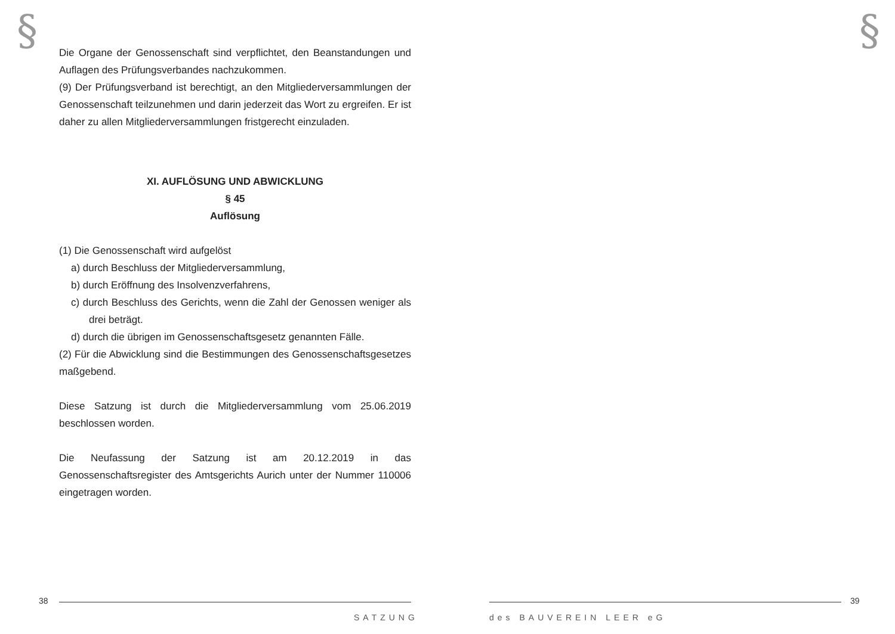§ §
Die Organe der Genossenschaft sind verpflichtet, den Beanstandungen und Auflagen des Prüfungsverbandes nachzukommen.
(9) Der Prüfungsverband ist berechtigt, an den Mitgliederversammlungen der Genossenschaft teilzunehmen und darin jederzeit das Wort zu ergreifen. Er ist daher zu allen Mitgliederversammlungen fristgerecht einzuladen.
XI. AUFLÖSUNG UND ABWICKLUNG
§ 45
Auflösung
(1) Die Genossenschaft wird aufgelöst
a) durch Beschluss der Mitgliederversammlung,
b) durch Eröffnung des Insolvenzverfahrens,
c) durch Beschluss des Gerichts, wenn die Zahl der Genossen weniger als drei beträgt.
d) durch die übrigen im Genossenschaftsgesetz genannten Fälle.
(2) Für die Abwicklung sind die Bestimmungen des Genossenschaftsgesetzes maßgebend.
Diese Satzung ist durch die Mitgliederversammlung vom 25.06.2019 beschlossen worden.
Die Neufassung der Satzung ist am 20.12.2019 in das Genossenschaftsregister des Amtsgerichts Aurich unter der Nummer 110006 eingetragen worden.
38 39
SATZUNG des BAUVEREIN LEER eG